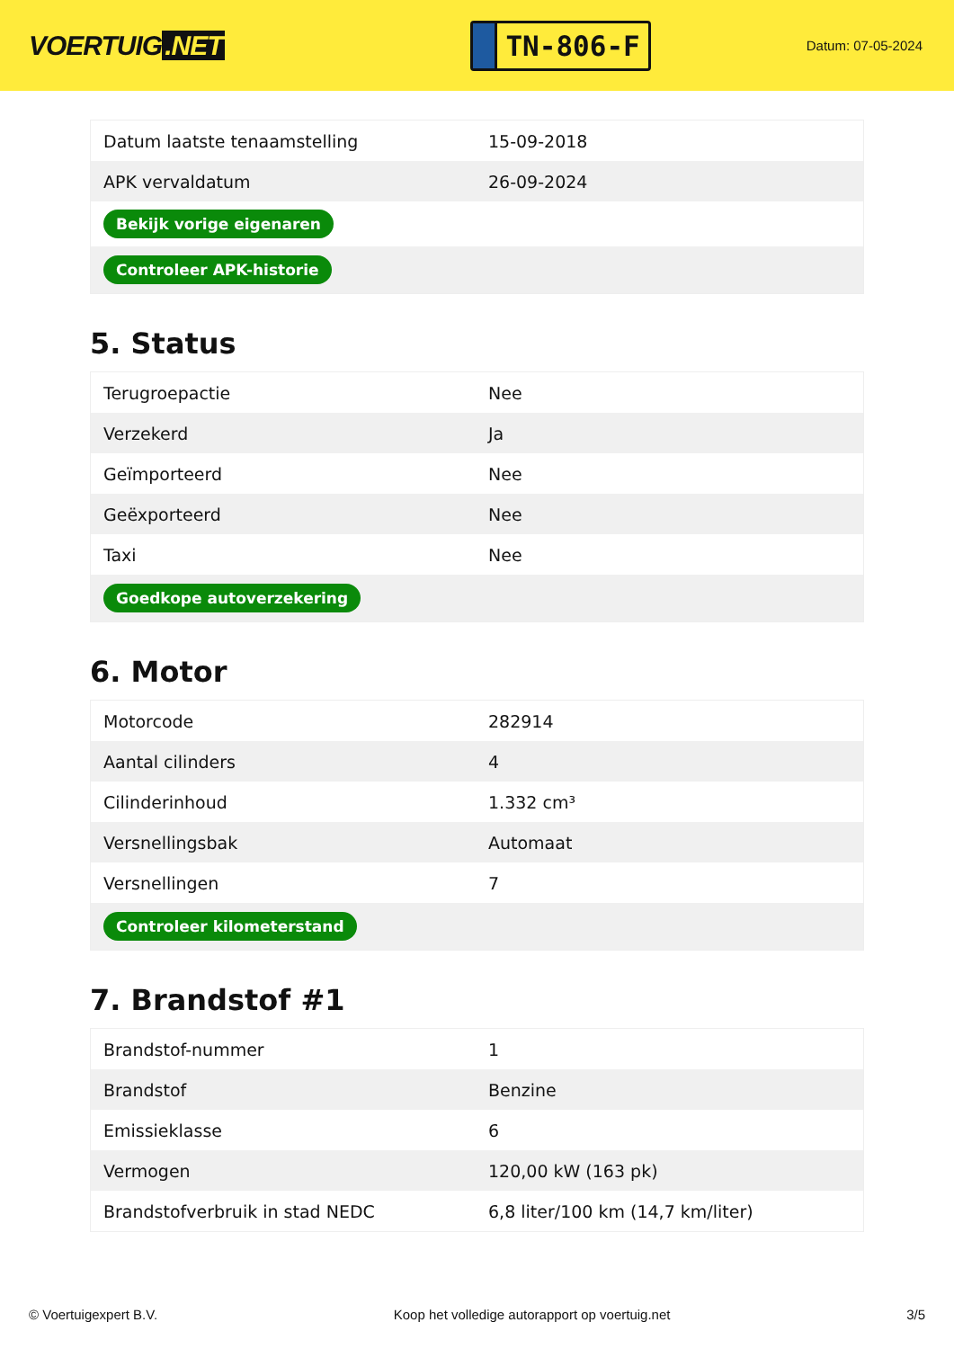VOERTUIG.NET
TN-806-F
Datum: 07-05-2024
| Datum laatste tenaamstelling | 15-09-2018 |
| APK vervaldatum | 26-09-2024 |
| Bekijk vorige eigenaren | |
| Controleer APK-historie | |
5. Status
| Terugroepactie | Nee |
| Verzekerd | Ja |
| Geïmporteerd | Nee |
| Geëxporteerd | Nee |
| Taxi | Nee |
| Goedkope autoverzekering | |
6. Motor
| Motorcode | 282914 |
| Aantal cilinders | 4 |
| Cilinderinhoud | 1.332 cm³ |
| Versnellingsbak | Automaat |
| Versnellingen | 7 |
| Controleer kilometerstand | |
7. Brandstof #1
| Brandstof-nummer | 1 |
| Brandstof | Benzine |
| Emissieklasse | 6 |
| Vermogen | 120,00 kW (163 pk) |
| Brandstofverbruik in stad NEDC | 6,8 liter/100 km (14,7 km/liter) |
© Voertuigexpert B.V. Koop het volledige autorapport op voertuig.net 3/5